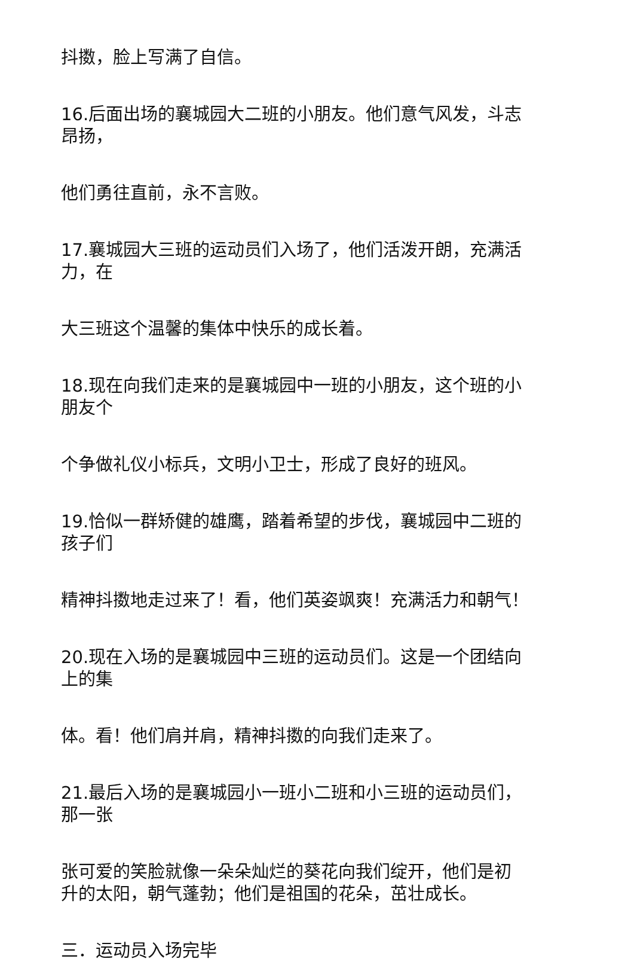抖擞，脸上写满了自信。
16.后面出场的襄城园大二班的小朋友。他们意气风发，斗志
昂扬，
他们勇往直前，永不言败。
17.襄城园大三班的运动员们入场了，他们活泼开朗，充满活
力，在
大三班这个温馨的集体中快乐的成长着。
18.现在向我们走来的是襄城园中一班的小朋友，这个班的小
朋友个
个争做礼仪小标兵，文明小卫士，形成了良好的班风。
19.恰似一群矫健的雄鹰，踏着希望的步伐，襄城园中二班的
孩子们
精神抖擞地走过来了！看，他们英姿飒爽！充满活力和朝气！
20.现在入场的是襄城园中三班的运动员们。这是一个团结向
上的集
体。看！他们肩并肩，精神抖擞的向我们走来了。
21.最后入场的是襄城园小一班小二班和小三班的运动员们，
那一张
张可爱的笑脸就像一朵朵灿烂的葵花向我们绽开，他们是初
升的太阳，朝气蓬勃；他们是祖国的花朵，茁壮成长。
三．运动员入场完毕